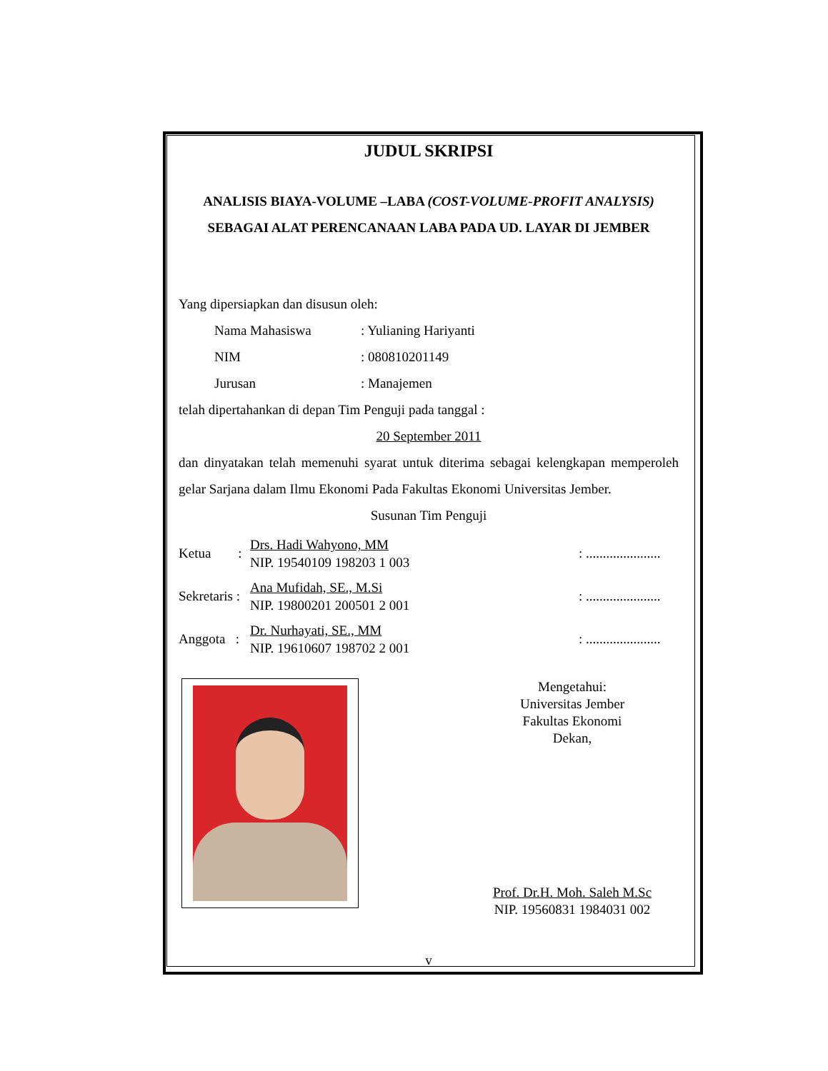JUDUL SKRIPSI
ANALISIS BIAYA-VOLUME –LABA (COST-VOLUME-PROFIT ANALYSIS) SEBAGAI ALAT PERENCANAAN LABA PADA UD. LAYAR DI JEMBER
Yang dipersiapkan dan disusun oleh:
Nama Mahasiswa : Yulianing Hariyanti
NIM : 080810201149
Jurusan : Manajemen
telah dipertahankan di depan Tim Penguji pada tanggal :
20 September 2011
dan dinyatakan telah memenuhi syarat untuk diterima sebagai kelengkapan memperoleh gelar Sarjana dalam Ilmu Ekonomi Pada Fakultas Ekonomi Universitas Jember.
Susunan Tim Penguji
Ketua : Drs. Hadi Wahyono, MM
NIP. 19540109 198203 1 003: ......................
Sekretaris : Ana Mufidah, SE., M.Si
NIP. 19800201 200501 2 001: ......................
Anggota : Dr. Nurhayati, SE., MM
NIP. 19610607 198702 2 001: ......................
Mengetahui:
Universitas Jember
Fakultas Ekonomi
Dekan,
Prof. Dr.H. Moh. Saleh M.Sc
NIP. 19560831 1984031 002
v